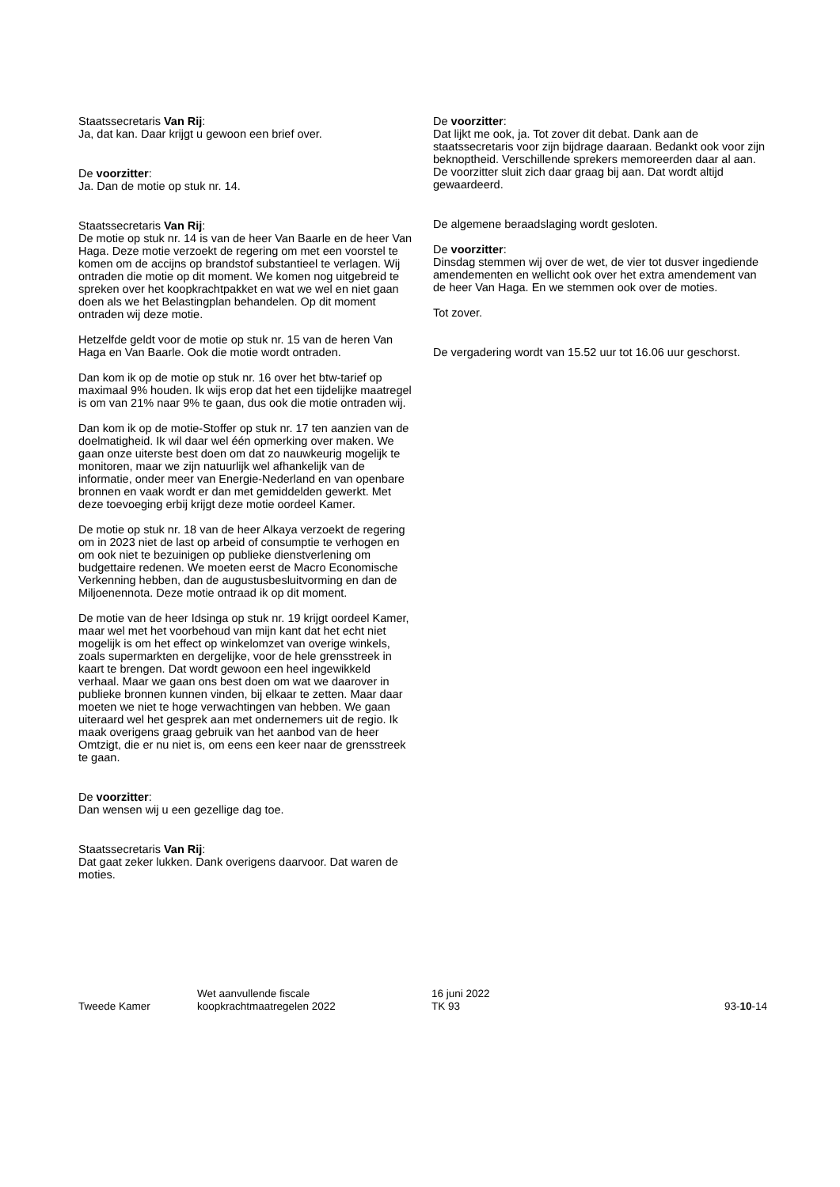Staatssecretaris Van Rij:
Ja, dat kan. Daar krijgt u gewoon een brief over.
De voorzitter:
Ja. Dan de motie op stuk nr. 14.
Staatssecretaris Van Rij:
De motie op stuk nr. 14 is van de heer Van Baarle en de heer Van Haga. Deze motie verzoekt de regering om met een voorstel te komen om de accijns op brandstof substantieel te verlagen. Wij ontraden die motie op dit moment. We komen nog uitgebreid te spreken over het koopkrachtpakket en wat we wel en niet gaan doen als we het Belastingplan behandelen. Op dit moment ontraden wij deze motie.
Hetzelfde geldt voor de motie op stuk nr. 15 van de heren Van Haga en Van Baarle. Ook die motie wordt ontraden.
Dan kom ik op de motie op stuk nr. 16 over het btw-tarief op maximaal 9% houden. Ik wijs erop dat het een tijdelijke maatregel is om van 21% naar 9% te gaan, dus ook die motie ontraden wij.
Dan kom ik op de motie-Stoffer op stuk nr. 17 ten aanzien van de doelmatigheid. Ik wil daar wel één opmerking over maken. We gaan onze uiterste best doen om dat zo nauwkeurig mogelijk te monitoren, maar we zijn natuurlijk wel afhankelijk van de informatie, onder meer van Energie-Nederland en van openbare bronnen en vaak wordt er dan met gemiddelden gewerkt. Met deze toevoeging erbij krijgt deze motie oordeel Kamer.
De motie op stuk nr. 18 van de heer Alkaya verzoekt de regering om in 2023 niet de last op arbeid of consumptie te verhogen en om ook niet te bezuinigen op publieke dienstverlening om budgettaire redenen. We moeten eerst de Macro Economische Verkenning hebben, dan de augustusbesluitvorming en dan de Miljoenennota. Deze motie ontraad ik op dit moment.
De motie van de heer Idsinga op stuk nr. 19 krijgt oordeel Kamer, maar wel met het voorbehoud van mijn kant dat het echt niet mogelijk is om het effect op winkelomzet van overige winkels, zoals supermarkten en dergelijke, voor de hele grensstreek in kaart te brengen. Dat wordt gewoon een heel ingewikkeld verhaal. Maar we gaan ons best doen om wat we daarover in publieke bronnen kunnen vinden, bij elkaar te zetten. Maar daar moeten we niet te hoge verwachtingen van hebben. We gaan uiteraard wel het gesprek aan met ondernemers uit de regio. Ik maak overigens graag gebruik van het aanbod van de heer Omtzigt, die er nu niet is, om eens een keer naar de grensstreek te gaan.
De voorzitter:
Dan wensen wij u een gezellige dag toe.
Staatssecretaris Van Rij:
Dat gaat zeker lukken. Dank overigens daarvoor. Dat waren de moties.
De voorzitter:
Dat lijkt me ook, ja. Tot zover dit debat. Dank aan de staatssecretaris voor zijn bijdrage daaraan. Bedankt ook voor zijn beknoptheid. Verschillende sprekers memoreerden daar al aan. De voorzitter sluit zich daar graag bij aan. Dat wordt altijd gewaardeerd.
De algemene beraadslaging wordt gesloten.
De voorzitter:
Dinsdag stemmen wij over de wet, de vier tot dusver ingediende amendementen en wellicht ook over het extra amendement van de heer Van Haga. En we stemmen ook over de moties.
Tot zover.
De vergadering wordt van 15.52 uur tot 16.06 uur geschorst.
Tweede Kamer
Wet aanvullende fiscale
koopkrachtmaatregelen 2022
16 juni 2022
TK 93
93-10-14